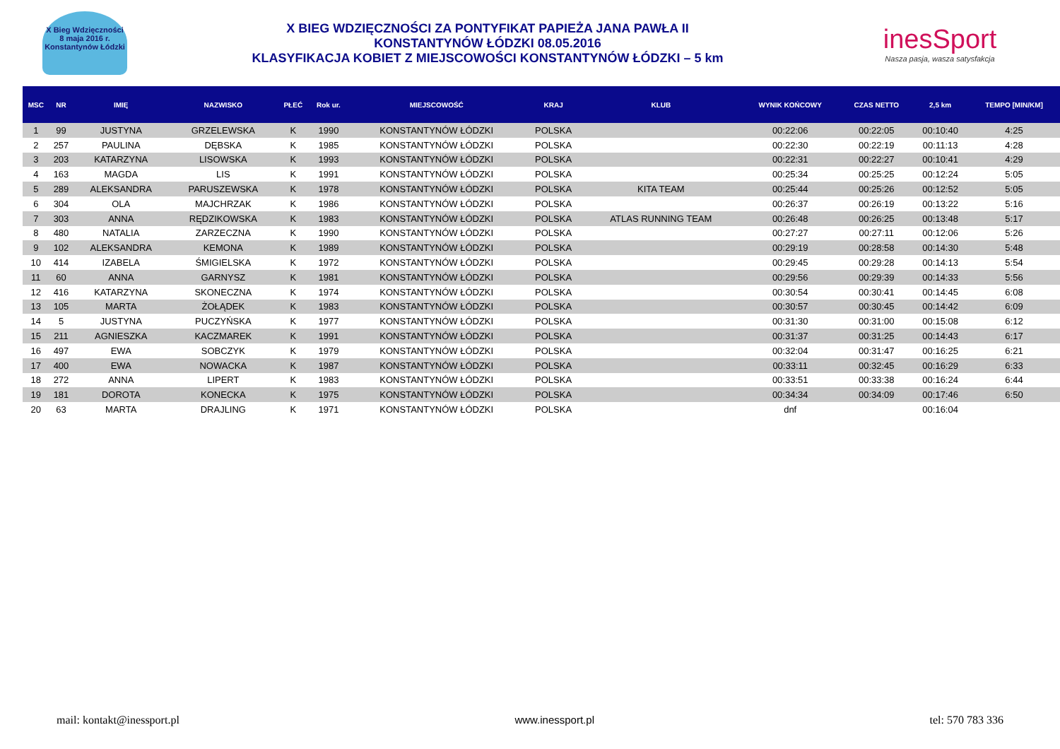X Bieg Wdzięczności
8 maja 2016 r.
Konstantynów Łódzki
X BIEG WDZIĘCZNOŚCI ZA PONTYFIKAT PAPIEŻA JANA PAWŁA II
KONSTANTYNÓW ŁÓDZKI 08.05.2016
KLASYFIKACJA KOBIET Z MIEJSCOWOŚCI KONSTANTYNÓW ŁÓDZKI – 5 km
inesSport
Nasza pasja, wasza satysfakcja
| MSC | NR | IMIĘ | NAZWISKO | PŁEĆ | Rok ur. | MIEJSCOWOŚĆ | KRAJ | KLUB | WYNIK KOŃCOWY | CZAS NETTO | 2,5 km | TEMPO [MIN/KM] |
| --- | --- | --- | --- | --- | --- | --- | --- | --- | --- | --- | --- | --- |
| 1 | 99 | JUSTYNA | GRZELEWSKA | K | 1990 | KONSTANTYNÓW ŁÓDZKI | POLSKA | | 00:22:06 | 00:22:05 | 00:10:40 | 4:25 |
| 2 | 257 | PAULINA | DĘBSKA | K | 1985 | KONSTANTYNÓW ŁÓDZKI | POLSKA | | 00:22:30 | 00:22:19 | 00:11:13 | 4:28 |
| 3 | 203 | KATARZYNA | LISOWSKA | K | 1993 | KONSTANTYNÓW ŁÓDZKI | POLSKA | | 00:22:31 | 00:22:27 | 00:10:41 | 4:29 |
| 4 | 163 | MAGDA | LIS | K | 1991 | KONSTANTYNÓW ŁÓDZKI | POLSKA | | 00:25:34 | 00:25:25 | 00:12:24 | 5:05 |
| 5 | 289 | ALEKSANDRA | PARUSZEWSKA | K | 1978 | KONSTANTYNÓW ŁÓDZKI | POLSKA | KITA TEAM | 00:25:44 | 00:25:26 | 00:12:52 | 5:05 |
| 6 | 304 | OLA | MAJCHRZAK | K | 1986 | KONSTANTYNÓW ŁÓDZKI | POLSKA | | 00:26:37 | 00:26:19 | 00:13:22 | 5:16 |
| 7 | 303 | ANNA | RĘDZIKOWSKA | K | 1983 | KONSTANTYNÓW ŁÓDZKI | POLSKA | ATLAS RUNNING TEAM | 00:26:48 | 00:26:25 | 00:13:48 | 5:17 |
| 8 | 480 | NATALIA | ZARZECZNA | K | 1990 | KONSTANTYNÓW ŁÓDZKI | POLSKA | | 00:27:27 | 00:27:11 | 00:12:06 | 5:26 |
| 9 | 102 | ALEKSANDRA | KEMONA | K | 1989 | KONSTANTYNÓW ŁÓDZKI | POLSKA | | 00:29:19 | 00:28:58 | 00:14:30 | 5:48 |
| 10 | 414 | IZABELA | ŚMIGIELSKA | K | 1972 | KONSTANTYNÓW ŁÓDZKI | POLSKA | | 00:29:45 | 00:29:28 | 00:14:13 | 5:54 |
| 11 | 60 | ANNA | GARNYSZ | K | 1981 | KONSTANTYNÓW ŁÓDZKI | POLSKA | | 00:29:56 | 00:29:39 | 00:14:33 | 5:56 |
| 12 | 416 | KATARZYNA | SKONECZNA | K | 1974 | KONSTANTYNÓW ŁÓDZKI | POLSKA | | 00:30:54 | 00:30:41 | 00:14:45 | 6:08 |
| 13 | 105 | MARTA | ŻOŁĄDEK | K | 1983 | KONSTANTYNÓW ŁÓDZKI | POLSKA | | 00:30:57 | 00:30:45 | 00:14:42 | 6:09 |
| 14 | 5 | JUSTYNA | PUCZYŃSKA | K | 1977 | KONSTANTYNÓW ŁÓDZKI | POLSKA | | 00:31:30 | 00:31:00 | 00:15:08 | 6:12 |
| 15 | 211 | AGNIESZKA | KACZMAREK | K | 1991 | KONSTANTYNÓW ŁÓDZKI | POLSKA | | 00:31:37 | 00:31:25 | 00:14:43 | 6:17 |
| 16 | 497 | EWA | SOBCZYK | K | 1979 | KONSTANTYNÓW ŁÓDZKI | POLSKA | | 00:32:04 | 00:31:47 | 00:16:25 | 6:21 |
| 17 | 400 | EWA | NOWACKA | K | 1987 | KONSTANTYNÓW ŁÓDZKI | POLSKA | | 00:33:11 | 00:32:45 | 00:16:29 | 6:33 |
| 18 | 272 | ANNA | LIPERT | K | 1983 | KONSTANTYNÓW ŁÓDZKI | POLSKA | | 00:33:51 | 00:33:38 | 00:16:24 | 6:44 |
| 19 | 181 | DOROTA | KONECKA | K | 1975 | KONSTANTYNÓW ŁÓDZKI | POLSKA | | 00:34:34 | 00:34:09 | 00:17:46 | 6:50 |
| 20 | 63 | MARTA | DRAJLING | K | 1971 | KONSTANTYNÓW ŁÓDZKI | POLSKA | | dnf | | 00:16:04 | |
mail: kontakt@inessport.pl www.inessport.pl tel: 570 783 336